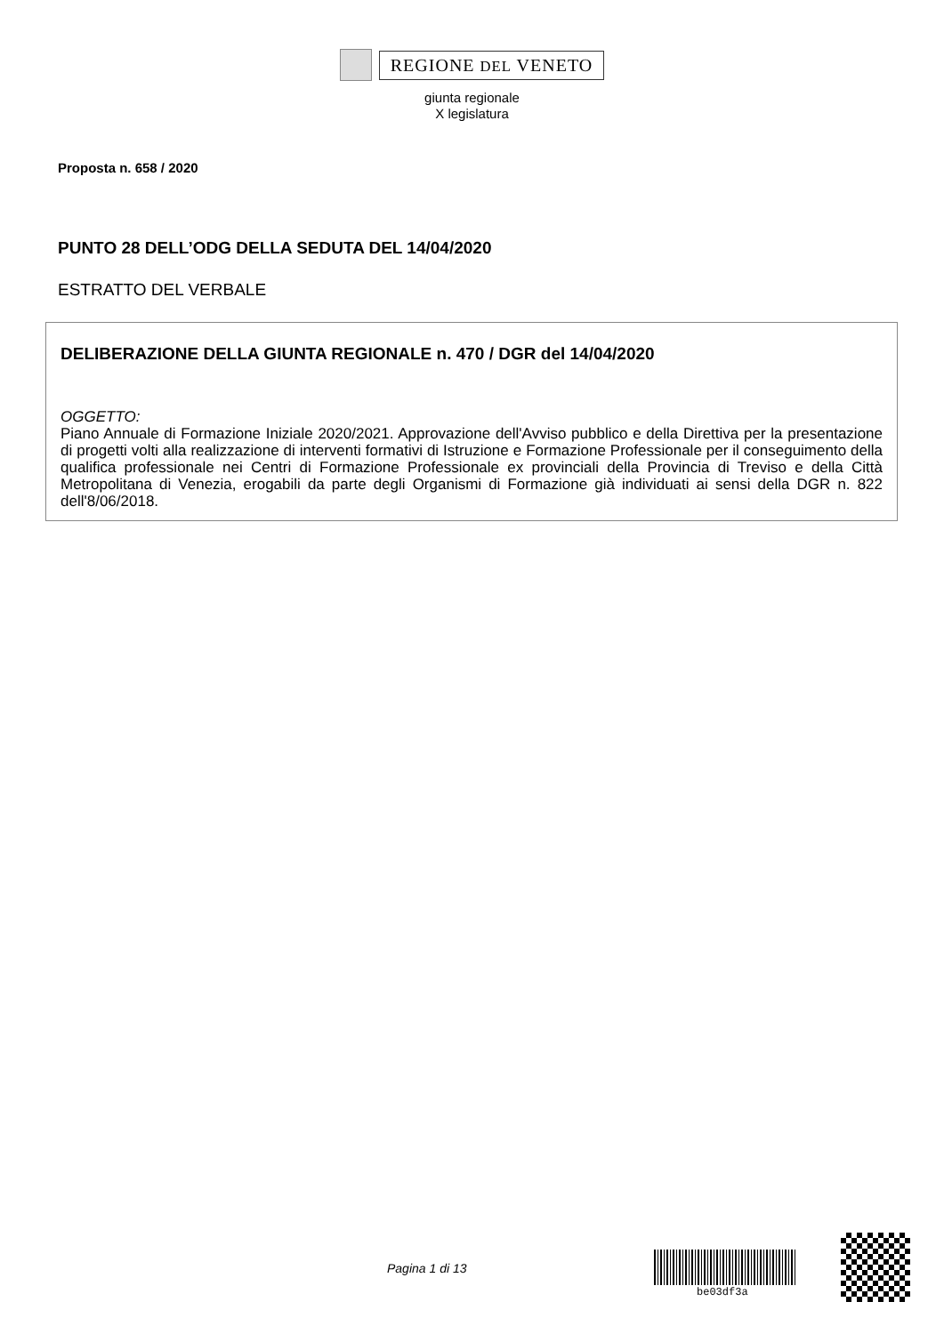REGIONE DEL VENETO
giunta regionale
X legislatura
Proposta n. 658 / 2020
PUNTO 28 DELL’ODG DELLA SEDUTA DEL 14/04/2020
ESTRATTO DEL VERBALE
DELIBERAZIONE DELLA GIUNTA REGIONALE n. 470 / DGR del 14/04/2020
OGGETTO:
Piano Annuale di Formazione Iniziale 2020/2021. Approvazione dell'Avviso pubblico e della Direttiva per la presentazione di progetti volti alla realizzazione di interventi formativi di Istruzione e Formazione Professionale per il conseguimento della qualifica professionale nei Centri di Formazione Professionale ex provinciali della Provincia di Treviso e della Città Metropolitana di Venezia, erogabili da parte degli Organismi di Formazione già individuati ai sensi della DGR n. 822 dell'8/06/2018.
Pagina 1 di 13
be03df3a